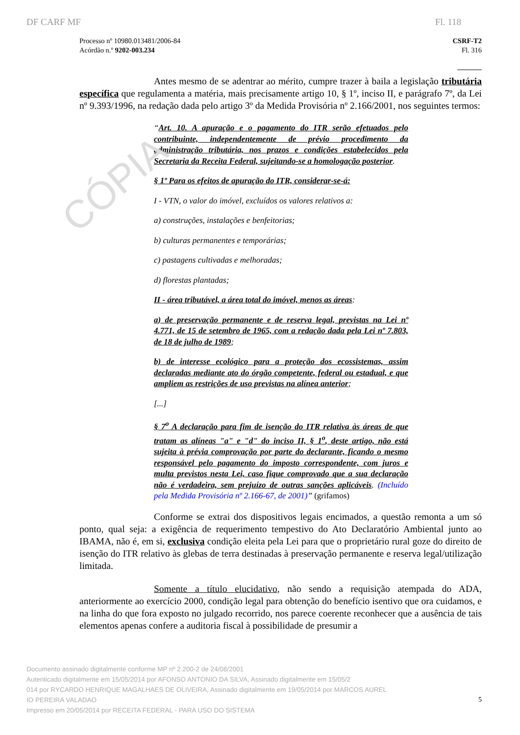CÓPIA
DF CARF MF Fl. 118
Processo nº 10980.013481/2006-84
Acórdão n.º 9202-003.234
CSRF-T2
Fl. 316
Antes mesmo de se adentrar ao mérito, cumpre trazer à baila a legislação tributária específica que regulamenta a matéria, mais precisamente artigo 10, § 1º, inciso II, e parágrafo 7º, da Lei nº 9.393/1996, na redação dada pelo artigo 3º da Medida Provisória nº 2.166/2001, nos seguintes termos:
“Art. 10. A apuração e o pagamento do ITR serão efetuados pelo contribuinte, independentemente de prévio procedimento da administração tributária, nos prazos e condições estabelecidos pela Secretaria da Receita Federal, sujeitando-se a homologação posterior.
§ 1º Para os efeitos de apuração do ITR, considerar-se-á:
I - VTN, o valor do imóvel, excluídos os valores relativos a:
a) construções, instalações e benfeitorias;
b) culturas permanentes e temporárias;
c) pastagens cultivadas e melhoradas;
d) florestas plantadas;
II - área tributável, a área total do imóvel, menos as áreas:
a) de preservação permanente e de reserva legal, previstas na Lei nº 4.771, de 15 de setembro de 1965, com a redação dada pela Lei nº 7.803, de 18 de julho de 1989;
b) de interesse ecológico para a proteção dos ecossistemas, assim declaradas mediante ato do órgão competente, federal ou estadual, e que ampliem as restrições de uso previstas na alínea anterior;
[...]
§ 7<sup>o</sup> A declaração para fim de isenção do ITR relativa às áreas de que tratam as alíneas "a" e "d" do inciso II, § 1<sup>o</sup>, deste artigo, não está sujeita à prévia comprovação por parte do declarante, ficando o mesmo responsável pelo pagamento do imposto correspondente, com juros e multa previstos nesta Lei, caso fique comprovado que a sua declaração não é verdadeira, sem prejuízo de outras sanções aplicáveis. (Incluído pela Medida Provisória nº 2.166-67, de 2001)” (grifamos)
Conforme se extrai dos dispositivos legais encimados, a questão remonta a um só ponto, qual seja: a exigência de requerimento tempestivo do Ato Declaratório Ambiental junto ao IBAMA, não é, em si, exclusiva condição eleita pela Lei para que o proprietário rural goze do direito de isenção do ITR relativo às glebas de terra destinadas à preservação permanente e reserva legal/utilização limitada.
Somente a título elucidativo, não sendo a requisição atempada do ADA, anteriormente ao exercício 2000, condição legal para obtenção do benefício isentivo que ora cuidamos, e na linha do que fora exposto no julgado recorrido, nos parece coerente reconhecer que a ausência de tais elementos apenas confere a auditoria fiscal à possibilidade de presumir a
Documento assinado digitalmente conforme MP nº 2.200-2 de 24/08/2001
Autenticado digitalmente em 15/05/2014 por AFONSO ANTONIO DA SILVA, Assinado digitalmente em 15/05/2
014 por RYCARDO HENRIQUE MAGALHAES DE OLIVEIRA, Assinado digitalmente em 19/05/2014 por MARCOS AUREL
IO PEREIRA VALADAO
Impresso em 20/05/2014 por RECEITA FEDERAL - PARA USO DO SISTEMA
5